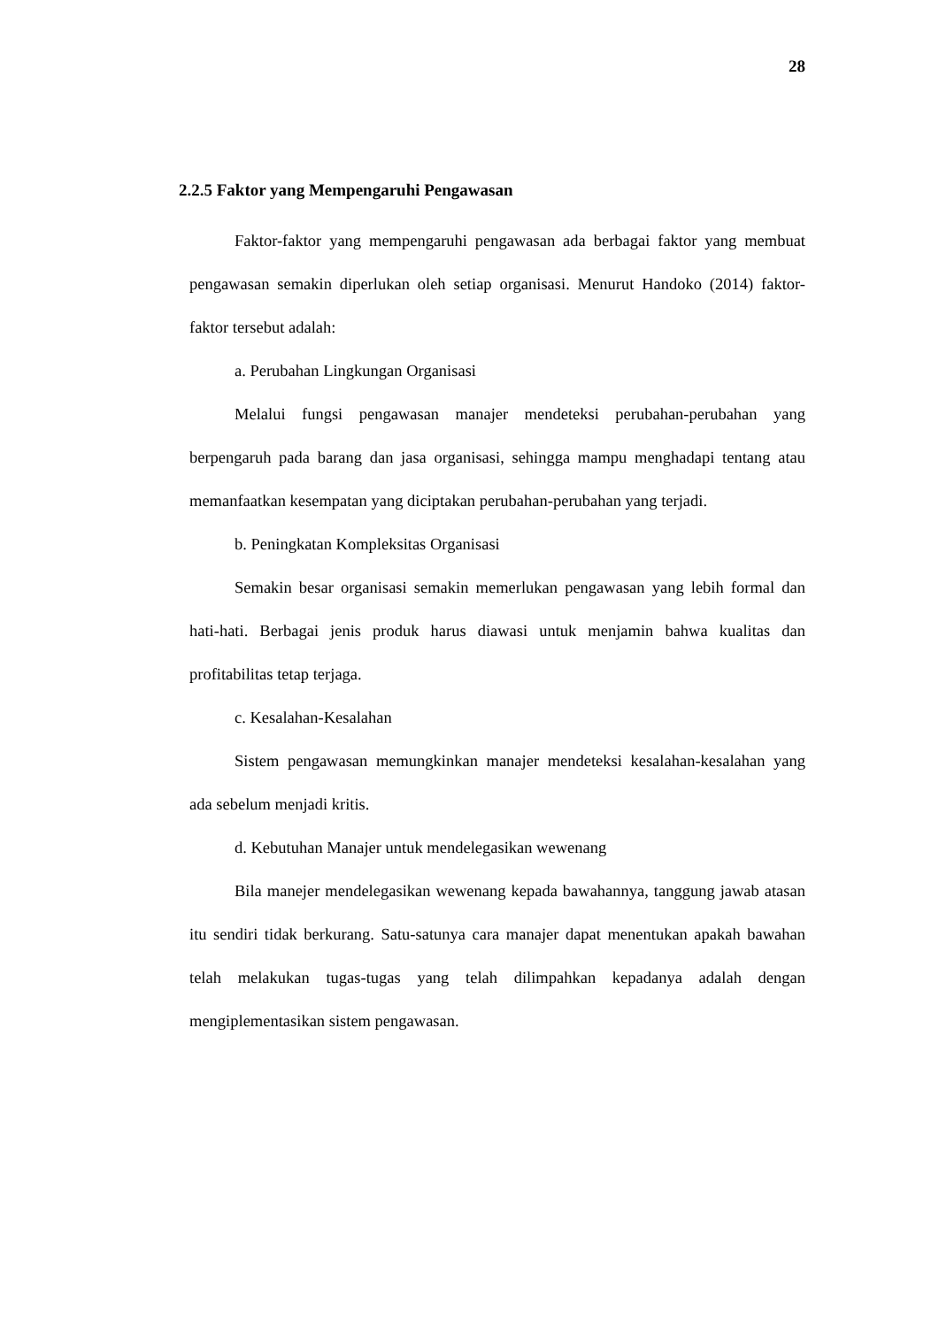28
2.2.5 Faktor yang Mempengaruhi Pengawasan
Faktor-faktor yang mempengaruhi pengawasan ada berbagai faktor yang membuat pengawasan semakin diperlukan oleh setiap organisasi. Menurut Handoko (2014) faktor-faktor tersebut adalah:
a. Perubahan Lingkungan Organisasi
Melalui fungsi pengawasan manajer mendeteksi perubahan-perubahan yang berpengaruh pada barang dan jasa organisasi, sehingga mampu menghadapi tentang atau memanfaatkan kesempatan yang diciptakan perubahan-perubahan yang terjadi.
b. Peningkatan Kompleksitas Organisasi
Semakin besar organisasi semakin memerlukan pengawasan yang lebih formal dan hati-hati. Berbagai jenis produk harus diawasi untuk menjamin bahwa kualitas dan profitabilitas tetap terjaga.
c. Kesalahan-Kesalahan
Sistem pengawasan memungkinkan manajer mendeteksi kesalahan-kesalahan yang ada sebelum menjadi kritis.
d. Kebutuhan Manajer untuk mendelegasikan wewenang
Bila manejer mendelegasikan wewenang kepada bawahannya, tanggung jawab atasan itu sendiri tidak berkurang. Satu-satunya cara manajer dapat menentukan apakah bawahan telah melakukan tugas-tugas yang telah dilimpahkan kepadanya adalah dengan mengiplementasikan sistem pengawasan.